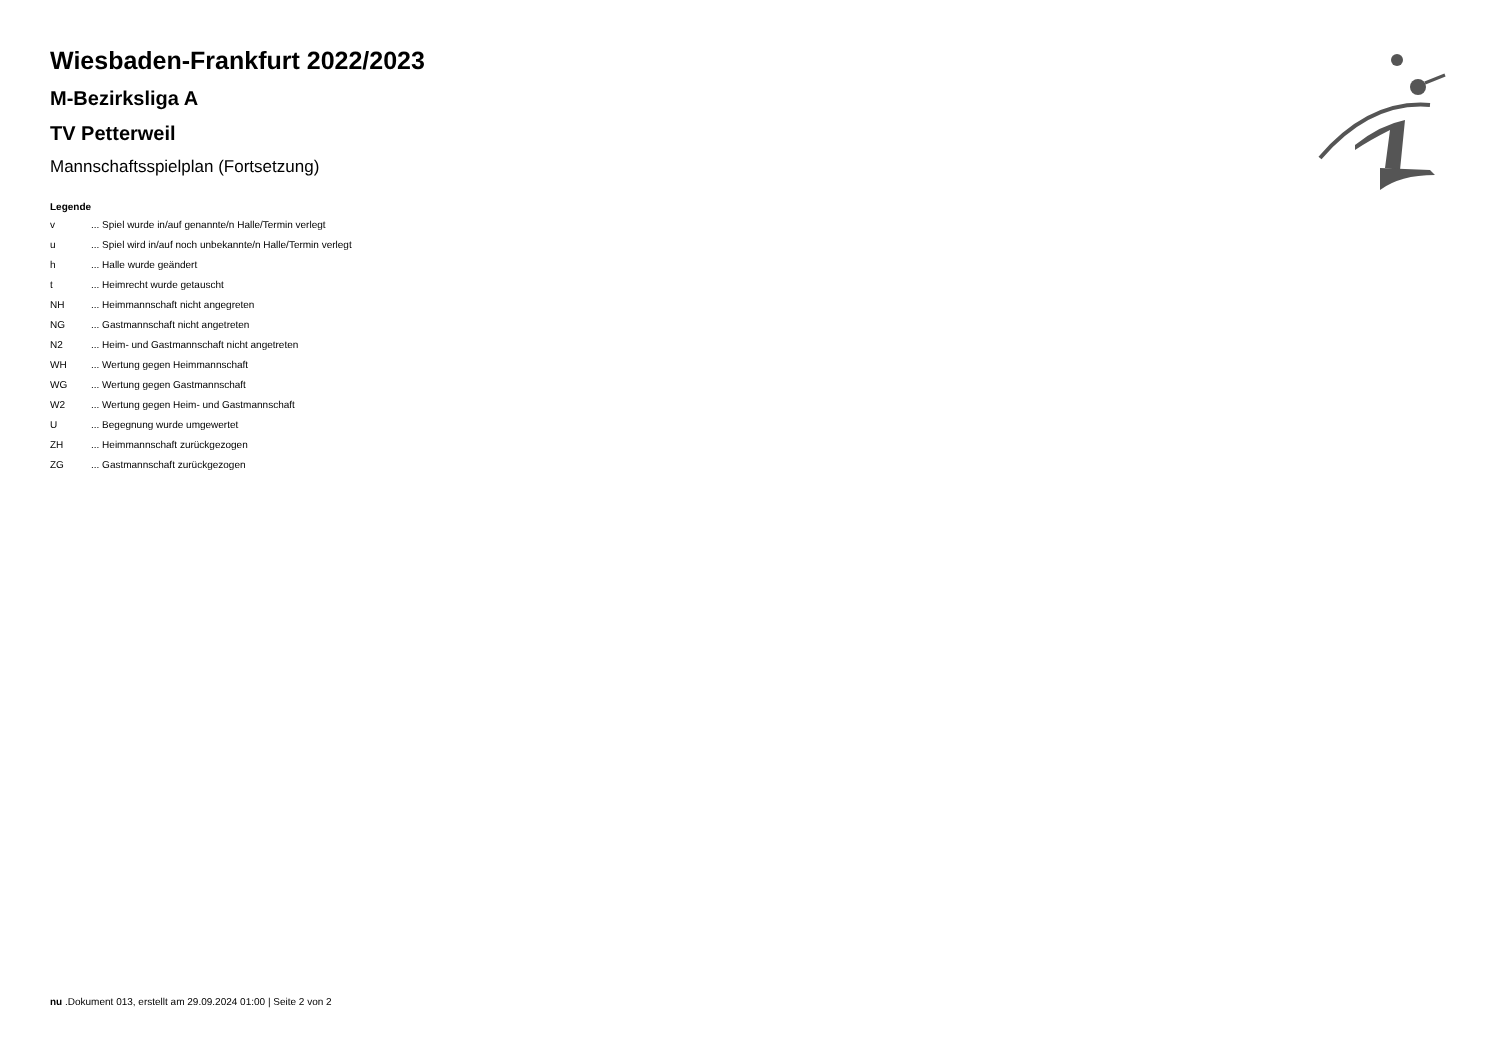Wiesbaden-Frankfurt 2022/2023
M-Bezirksliga A
TV Petterweil
Mannschaftsspielplan (Fortsetzung)
Legende
| v | ... Spiel wurde in/auf genannte/n Halle/Termin verlegt |
| u | ... Spiel wird in/auf noch unbekannte/n Halle/Termin verlegt |
| h | ... Halle wurde geändert |
| t | ... Heimrecht wurde getauscht |
| NH | ... Heimmannschaft nicht angegreten |
| NG | ... Gastmannschaft nicht angetreten |
| N2 | ... Heim- und Gastmannschaft nicht angetreten |
| WH | ... Wertung gegen Heimmannschaft |
| WG | ... Wertung gegen Gastmannschaft |
| W2 | ... Wertung gegen Heim- und Gastmannschaft |
| U | ... Begegnung wurde umgewertet |
| ZH | ... Heimmannschaft zurückgezogen |
| ZG | ... Gastmannschaft zurückgezogen |
nu .Dokument 013, erstellt am 29.09.2024 01:00 | Seite 2 von 2